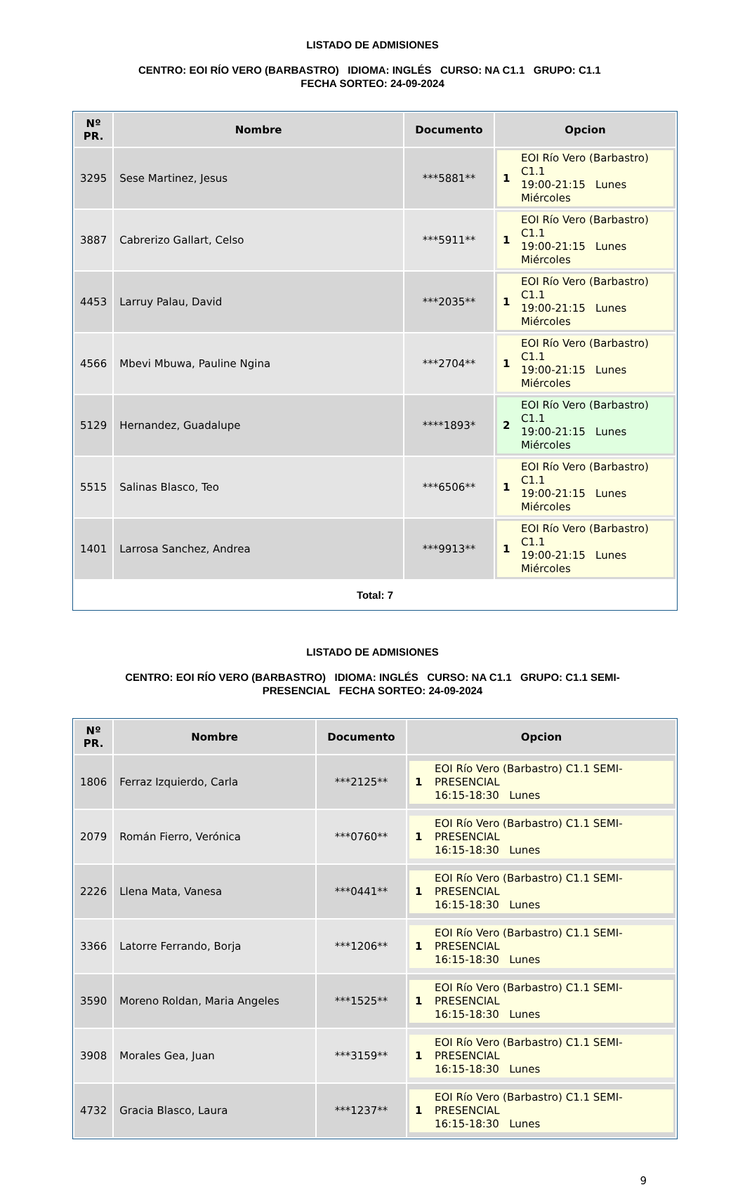LISTADO DE ADMISIONES
CENTRO: EOI RÍO VERO (BARBASTRO) IDIOMA: INGLÉS CURSO: NA C1.1 GRUPO: C1.1 FECHA SORTEO: 24-09-2024
| Nº PR. | Nombre | Documento | Opcion |
| --- | --- | --- | --- |
| 3295 | Sese Martinez, Jesus | ***5881** | 1 EOI Río Vero (Barbastro) C1.1 19:00-21:15 Lunes Miércoles |
| 3887 | Cabrerizo Gallart, Celso | ***5911** | 1 EOI Río Vero (Barbastro) C1.1 19:00-21:15 Lunes Miércoles |
| 4453 | Larruy Palau, David | ***2035** | 1 EOI Río Vero (Barbastro) C1.1 19:00-21:15 Lunes Miércoles |
| 4566 | Mbevi Mbuwa, Pauline Ngina | ***2704** | 1 EOI Río Vero (Barbastro) C1.1 19:00-21:15 Lunes Miércoles |
| 5129 | Hernandez, Guadalupe | ****1893* | 2 EOI Río Vero (Barbastro) C1.1 19:00-21:15 Lunes Miércoles |
| 5515 | Salinas Blasco, Teo | ***6506** | 1 EOI Río Vero (Barbastro) C1.1 19:00-21:15 Lunes Miércoles |
| 1401 | Larrosa Sanchez, Andrea | ***9913** | 1 EOI Río Vero (Barbastro) C1.1 19:00-21:15 Lunes Miércoles |
| Total: 7 | | | |
LISTADO DE ADMISIONES
CENTRO: EOI RÍO VERO (BARBASTRO) IDIOMA: INGLÉS CURSO: NA C1.1 GRUPO: C1.1 SEMI-PRESENCIAL FECHA SORTEO: 24-09-2024
| Nº PR. | Nombre | Documento | Opcion |
| --- | --- | --- | --- |
| 1806 | Ferraz Izquierdo, Carla | ***2125** | 1 EOI Río Vero (Barbastro) C1.1 SEMI- PRESENCIAL 16:15-18:30 Lunes |
| 2079 | Román Fierro, Verónica | ***0760** | 1 EOI Río Vero (Barbastro) C1.1 SEMI- PRESENCIAL 16:15-18:30 Lunes |
| 2226 | Llena Mata, Vanesa | ***0441** | 1 EOI Río Vero (Barbastro) C1.1 SEMI- PRESENCIAL 16:15-18:30 Lunes |
| 3366 | Latorre Ferrando, Borja | ***1206** | 1 EOI Río Vero (Barbastro) C1.1 SEMI- PRESENCIAL 16:15-18:30 Lunes |
| 3590 | Moreno Roldan, Maria Angeles | ***1525** | 1 EOI Río Vero (Barbastro) C1.1 SEMI- PRESENCIAL 16:15-18:30 Lunes |
| 3908 | Morales Gea, Juan | ***3159** | 1 EOI Río Vero (Barbastro) C1.1 SEMI- PRESENCIAL 16:15-18:30 Lunes |
| 4732 | Gracia Blasco, Laura | ***1237** | 1 EOI Río Vero (Barbastro) C1.1 SEMI- PRESENCIAL 16:15-18:30 Lunes |
9